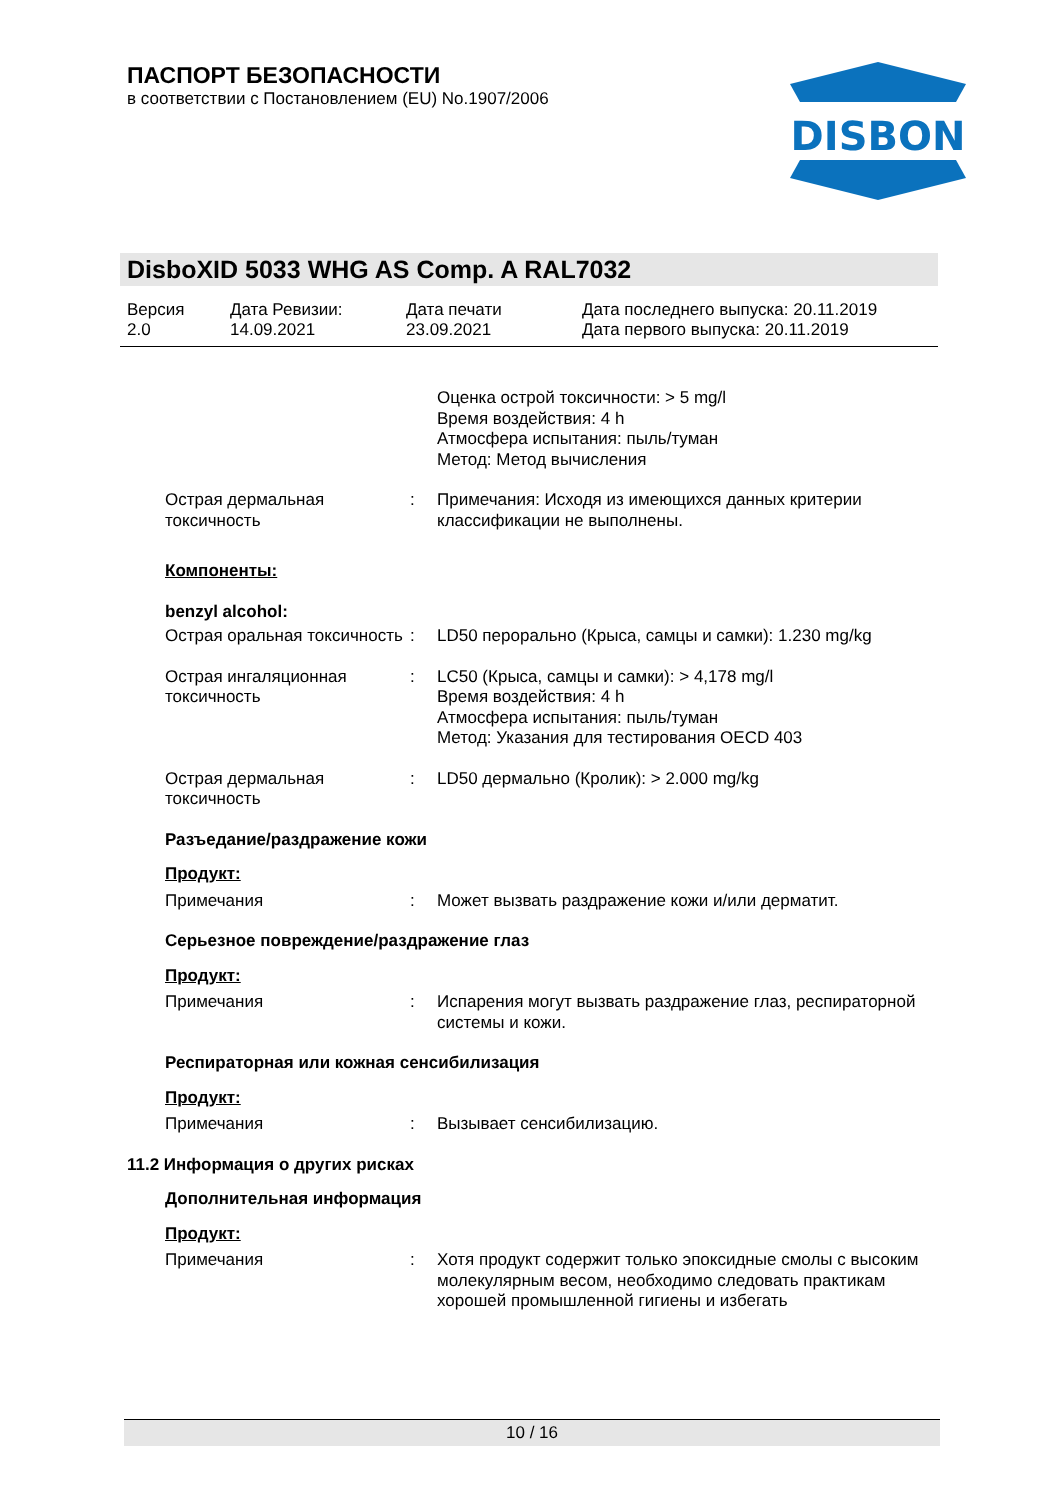ПАСПОРТ БЕЗОПАСНОСТИ
в соответствии с Постановлением (EU) No.1907/2006
DISBON
DisboXID 5033 WHG AS Comp. A RAL7032
Версия
2.0
Дата Ревизии:
14.09.2021
Дата печати
23.09.2021
Дата последнего выпуска: 20.11.2019
Дата первого выпуска: 20.11.2019
Оценка острой токсичности: > 5 mg/l
Время воздействия: 4 h
Атмосфера испытания: пыль/туман
Метод: Метод вычисления
Острая дермальная токсичность
: Примечания: Исходя из имеющихся данных критерии классификации не выполнены.
Компоненты:
benzyl alcohol:
Острая оральная токсичность
: LD50 перорально (Крыса, самцы и самки): 1.230 mg/kg
Острая ингаляционная токсичность
: LC50 (Крыса, самцы и самки): > 4,178 mg/l
Время воздействия: 4 h
Атмосфера испытания: пыль/туман
Метод: Указания для тестирования OECD 403
Острая дермальная токсичность
: LD50 дермально (Кролик): > 2.000 mg/kg
Разъедание/раздражение кожи
Продукт:
Примечания : Может вызвать раздражение кожи и/или дерматит.
Серьезное повреждение/раздражение глаз
Продукт:
Примечания : Испарения могут вызвать раздражение глаз, респираторной системы и кожи.
Респираторная или кожная сенсибилизация
Продукт:
Примечания : Вызывает сенсибилизацию.
11.2 Информация о других рисках
Дополнительная информация
Продукт:
Примечания : Хотя продукт содержит только эпоксидные смолы с высоким молекулярным весом, необходимо следовать практикам хорошей промышленной гигиены и избегать
10 / 16